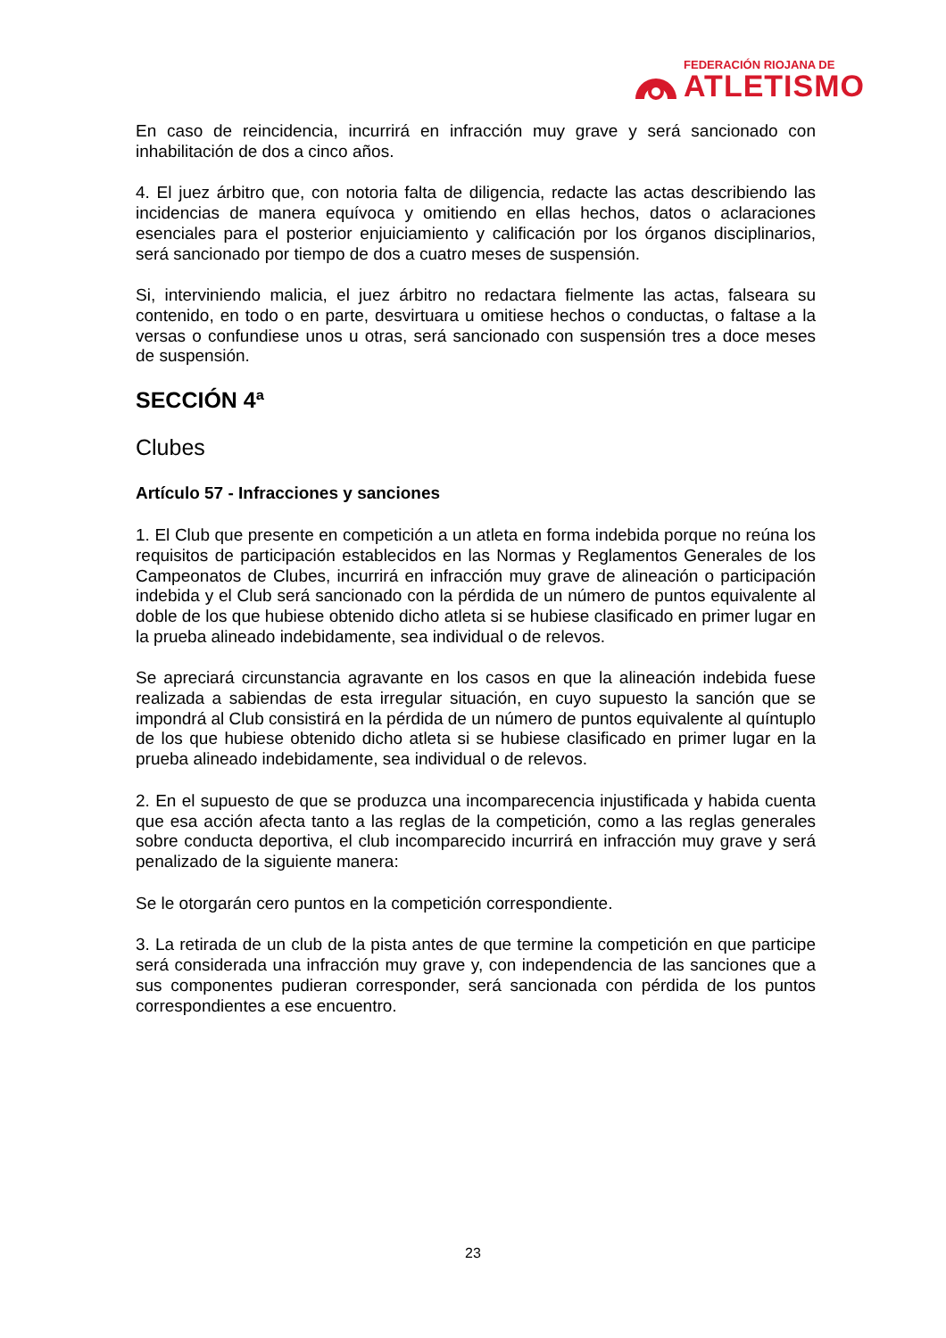FEDERACIÓN RIOJANA DE
ATLETISMO
En caso de reincidencia, incurrirá en infracción muy grave y será sancionado con inhabilitación de dos a cinco años.
4. El juez árbitro que, con notoria falta de diligencia, redacte las actas describiendo las incidencias de manera equívoca y omitiendo en ellas hechos, datos o aclaraciones esenciales para el posterior enjuiciamiento y calificación por los órganos disciplinarios, será sancionado por tiempo de dos a cuatro meses de suspensión.
Si, interviniendo malicia, el juez árbitro no redactara fielmente las actas, falseara su contenido, en todo o en parte, desvirtuara u omitiese hechos o conductas, o faltase a la versas o confundiese unos u otras, será sancionado con suspensión tres a doce meses de suspensión.
SECCIÓN 4ª
Clubes
Artículo 57 - Infracciones y sanciones
1. El Club que presente en competición a un atleta en forma indebida porque no reúna los requisitos de participación establecidos en las Normas y Reglamentos Generales de los Campeonatos de Clubes, incurrirá en infracción muy grave de alineación o participación indebida y el Club será sancionado con la pérdida de un número de puntos equivalente al doble de los que hubiese obtenido dicho atleta si se hubiese clasificado en primer lugar en la prueba alineado indebidamente, sea individual o de relevos.
Se apreciará circunstancia agravante en los casos en que la alineación indebida fuese realizada a sabiendas de esta irregular situación, en cuyo supuesto la sanción que se impondrá al Club consistirá en la pérdida de un número de puntos equivalente al quíntuplo de los que hubiese obtenido dicho atleta si se hubiese clasificado en primer lugar en la prueba alineado indebidamente, sea individual o de relevos.
2. En el supuesto de que se produzca una incomparecencia injustificada y habida cuenta que esa acción afecta tanto a las reglas de la competición, como a las reglas generales sobre conducta deportiva, el club incomparecido incurrirá en infracción muy grave y será penalizado de la siguiente manera:
Se le otorgarán cero puntos en la competición correspondiente.
3. La retirada de un club de la pista antes de que termine la competición en que participe será considerada una infracción muy grave y, con independencia de las sanciones que a sus componentes pudieran corresponder, será sancionada con pérdida de los puntos correspondientes a ese encuentro.
23